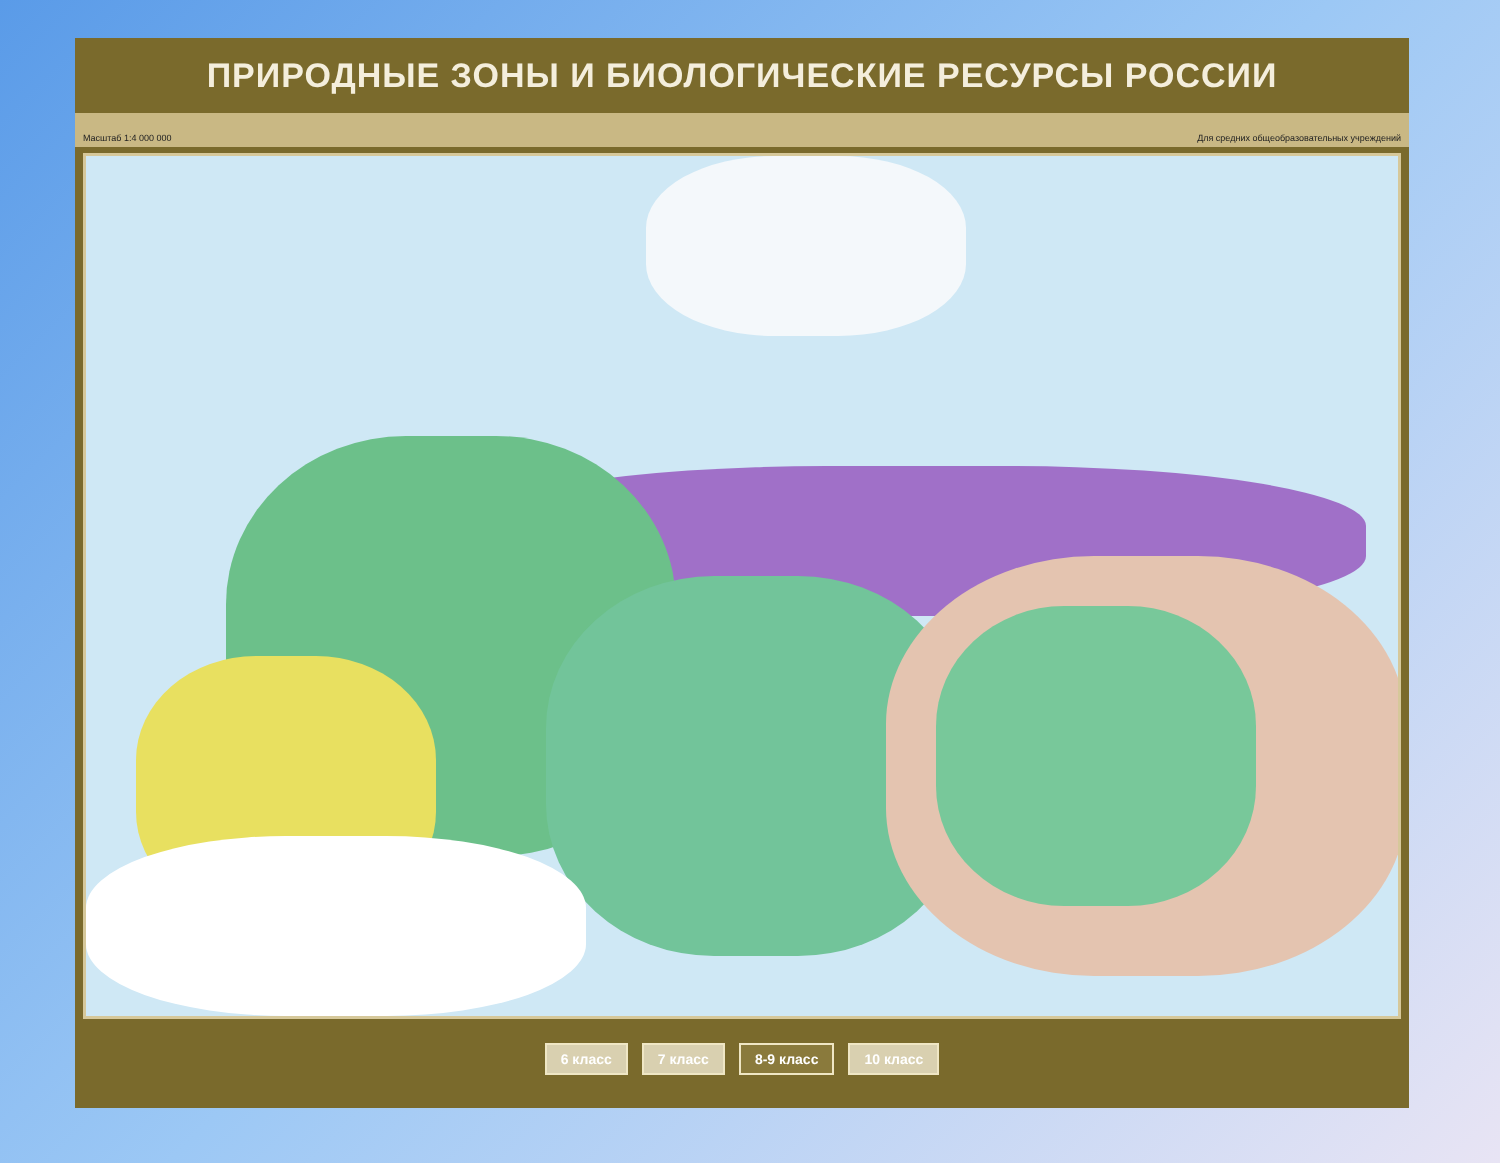ПРИРОДНЫЕ ЗОНЫ И БИОЛОГИЧЕСКИЕ РЕСУРСЫ РОССИИ
Масштаб 1:4 000 000 Для средних общеобразовательных учреждений
6 класс 7 класс 8-9 класс 10 класс